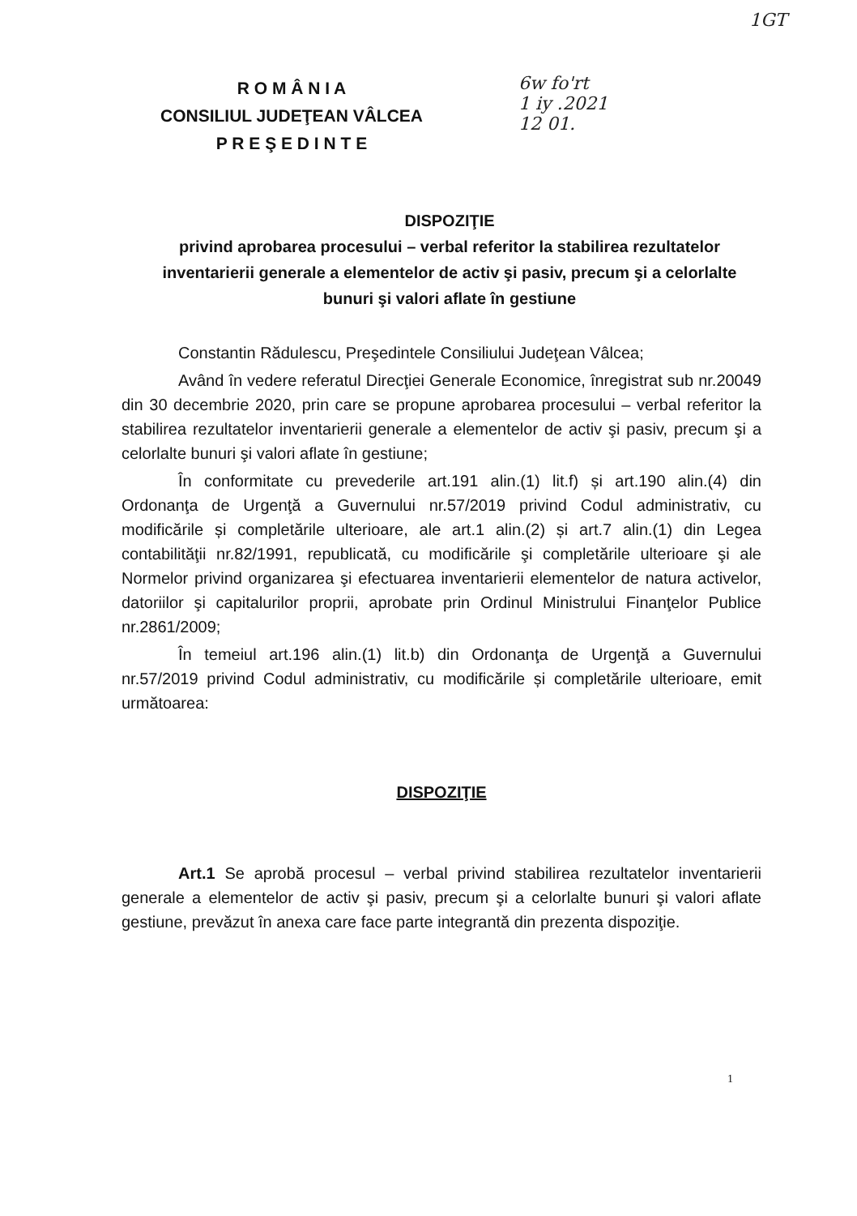1GT
6w fo'rt
1 iy .2021
12 01.
R O M Â N I A
CONSILIUL JUDEŢEAN VÂLCEA
P R E Ş E D I N T E
DISPOZIŢIE
privind aprobarea procesului – verbal referitor la stabilirea rezultatelor inventarierii generale a elementelor de activ şi pasiv, precum şi a celorlalte bunuri şi valori aflate în gestiune
Constantin Rădulescu, Preşedintele Consiliului Judeţean Vâlcea;
Având în vedere referatul Direcţiei Generale Economice, înregistrat sub nr.20049 din 30 decembrie 2020, prin care se propune aprobarea procesului – verbal referitor la stabilirea rezultatelor inventarierii generale a elementelor de activ şi pasiv, precum şi a celorlalte bunuri şi valori aflate în gestiune;
În conformitate cu prevederile art.191 alin.(1) lit.f) și art.190 alin.(4) din Ordonanţa de Urgenţă a Guvernului nr.57/2019 privind Codul administrativ, cu modificările și completările ulterioare, ale art.1 alin.(2) și art.7 alin.(1) din Legea contabilităţii nr.82/1991, republicată, cu modificările şi completările ulterioare şi ale Normelor privind organizarea şi efectuarea inventarierii elementelor de natura activelor, datoriilor şi capitalurilor proprii, aprobate prin Ordinul Ministrului Finanţelor Publice nr.2861/2009;
În temeiul art.196 alin.(1) lit.b) din Ordonanţa de Urgenţă a Guvernului nr.57/2019 privind Codul administrativ, cu modificările și completările ulterioare, emit următoarea:
DISPOZIŢIE
Art.1 Se aprobă procesul – verbal privind stabilirea rezultatelor inventarierii generale a elementelor de activ şi pasiv, precum şi a celorlalte bunuri şi valori aflate gestiune, prevăzut în anexa care face parte integrantă din prezenta dispoziţie.
1